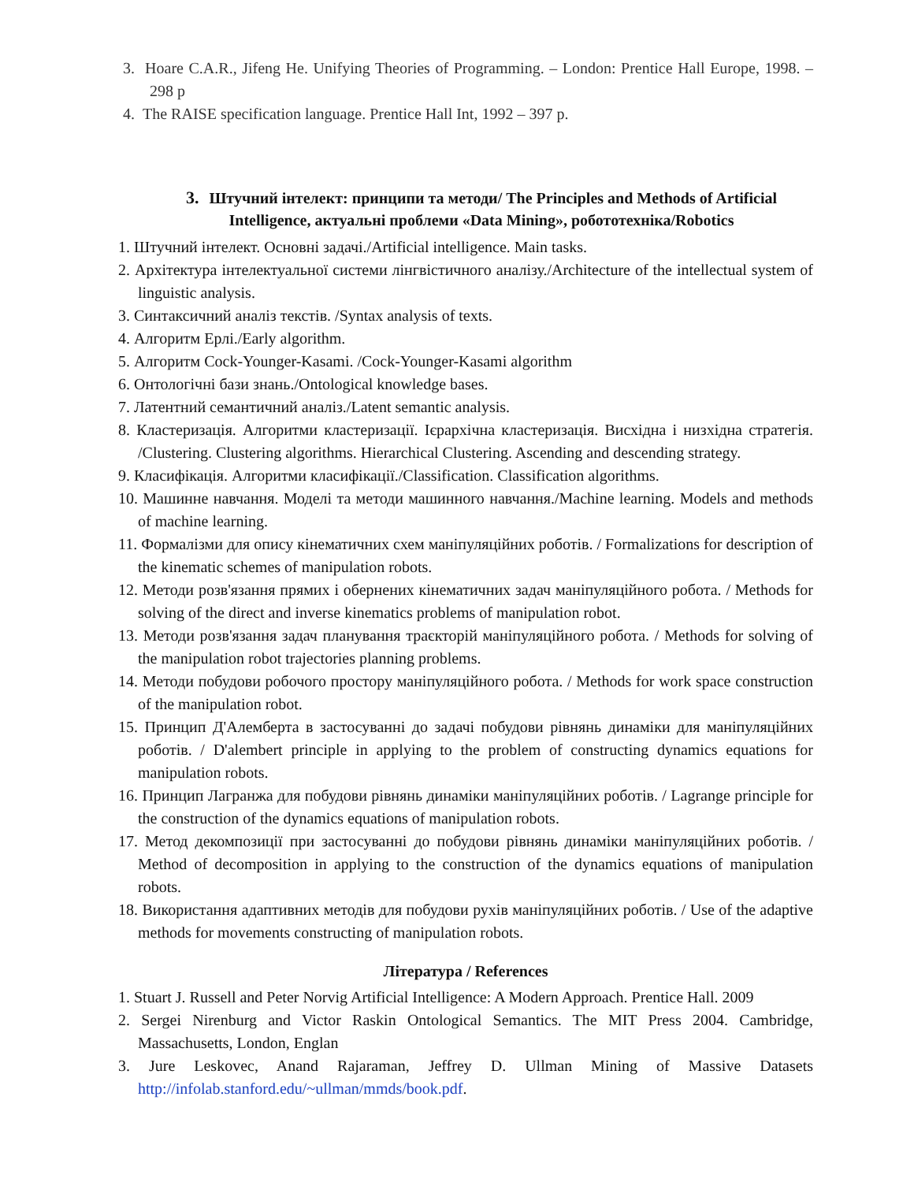3. Hoare C.A.R., Jifeng He. Unifying Theories of Programming. – London: Prentice Hall Europe, 1998. – 298 p
4. The RAISE specification language. Prentice Hall Int, 1992 – 397 p.
3. Штучний інтелект: принципи та методи/ The Principles and Methods of Artificial Intelligence, актуальні проблеми «Data Mining», робототехніка/Robotics
1. Штучний інтелект. Основні задачі./Artificial intelligence. Main tasks.
2. Архітектура інтелектуальної системи лінгвістичного аналізу./Architecture of the intellectual system of linguistic analysis.
3. Синтаксичний аналіз текстів. /Syntax analysis of texts.
4. Алгоритм Ерлі./Early algorithm.
5. Алгоритм Cock-Younger-Kasami. /Cock-Younger-Kasami algorithm
6. Онтологічні бази знань./Ontological knowledge bases.
7. Латентний семантичний аналіз./Latent semantic analysis.
8. Кластеризація. Алгоритми кластеризації. Ієрархічна кластеризація. Висхідна і низхідна стратегія. /Clustering. Clustering algorithms. Hierarchical Clustering. Ascending and descending strategy.
9. Класифікація. Алгоритми класифікації./Classification. Classification algorithms.
10. Машинне навчання. Моделі та методи машинного навчання./Machine learning. Models and methods of machine learning.
11. Формалізми для опису кінематичних схем маніпуляційних роботів. / Formalizations for description of the kinematic schemes of manipulation robots.
12. Методи розв'язання прямих і обернених кінематичних задач маніпуляційного робота. / Methods for solving of the direct and inverse kinematics problems of manipulation robot.
13. Методи розв'язання задач планування траєкторій маніпуляційного робота. / Methods for solving of the manipulation robot trajectories planning problems.
14. Методи побудови робочого простору маніпуляційного робота. / Methods for work space construction of the manipulation robot.
15. Принцип Д'Алемберта в застосуванні до задачі побудови рівнянь динаміки для маніпуляційних роботів. / D'alembert principle in applying to the problem of constructing dynamics equations for manipulation robots.
16. Принцип Лагранжа для побудови рівнянь динаміки маніпуляційних роботів. / Lagrange principle for the construction of the dynamics equations of manipulation robots.
17. Метод декомпозиції при застосуванні до побудови рівнянь динаміки маніпуляційних роботів. / Method of decomposition in applying to the construction of the dynamics equations of manipulation robots.
18. Використання адаптивних методів для побудови рухів маніпуляційних роботів. / Use of the adaptive methods for movements constructing of manipulation robots.
Література / References
1. Stuart J. Russell and Peter Norvig Artificial Intelligence: A Modern Approach. Prentice Hall. 2009
2. Sergei Nirenburg and Victor Raskin Ontological Semantics. The MIT Press 2004. Cambridge, Massachusetts, London, Englan
3. Jure Leskovec, Anand Rajaraman, Jeffrey D. Ullman Mining of Massive Datasets http://infolab.stanford.edu/~ullman/mmds/book.pdf.